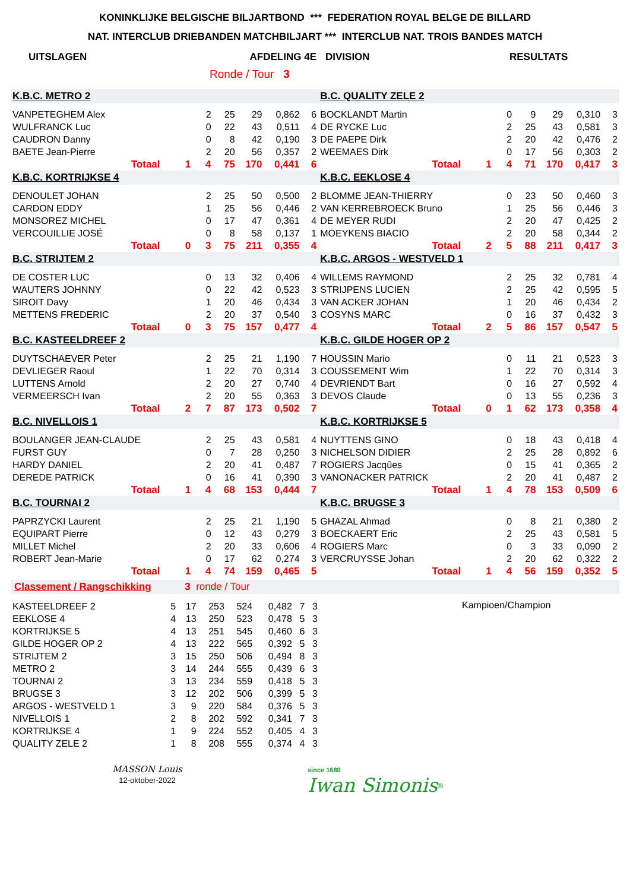KONINKLIJKE BELGISCHE BILJARTBOND *** FEDERATION ROYAL BELGE DE BILLARD
NAT. INTERCLUB DRIEBANDEN MATCHBILJART *** INTERCLUB NAT. TROIS BANDES MATCH
UITSLAGEN AFDELING 4E DIVISION RESULTATS
Ronde / Tour 3
| K.B.C. METRO 2 | | | | | | | B.C. QUALITY ZELE 2 | | | | | | |
| VANPETEGHEM Alex | | 2 | 25 | 29 | 0,862 | 6 | BOCKLANDT Martin | | 0 | 9 | 29 | 0,310 | 3 |
| WULFRANCK Luc | | 0 | 22 | 43 | 0,511 | 4 | DE RYCKE Luc | | 2 | 25 | 43 | 0,581 | 3 |
| CAUDRON Danny | | 0 | 8 | 42 | 0,190 | 3 | DE PAEPE Dirk | | 2 | 20 | 42 | 0,476 | 2 |
| BAETE Jean-Pierre | | 2 | 20 | 56 | 0,357 | 2 | WEEMAES Dirk | | 0 | 17 | 56 | 0,303 | 2 |
| Totaal | 1 | 4 | 75 | 170 | 0,441 | 6 | Totaal | 1 | 4 | 71 | 170 | 0,417 | 3 |
| K.B.C. KORTRIJKSE 4 | | | | | | | K.B.C. EEKLOSE 4 | | | | | | |
| DENOULET JOHAN | | 2 | 25 | 50 | 0,500 | 2 | BLOMME JEAN-THIERRY | | 0 | 23 | 50 | 0,460 | 3 |
| CARDON EDDY | | 1 | 25 | 56 | 0,446 | 2 | VAN KERREBROECK Bruno | | 1 | 25 | 56 | 0,446 | 3 |
| MONSOREZ MICHEL | | 0 | 17 | 47 | 0,361 | 4 | DE MEYER RUDI | | 2 | 20 | 47 | 0,425 | 2 |
| VERCOUILLIE JOSÉ | | 0 | 8 | 58 | 0,137 | 1 | MOEYKENS BIACIO | | 2 | 20 | 58 | 0,344 | 2 |
| Totaal | 0 | 3 | 75 | 211 | 0,355 | 4 | Totaal | 2 | 5 | 88 | 211 | 0,417 | 3 |
| B.C. STRIJTEM 2 | | | | | | | K.B.C. ARGOS - WESTVELD 1 | | | | | | |
| DE COSTER LUC | | 0 | 13 | 32 | 0,406 | 4 | WILLEMS RAYMOND | | 2 | 25 | 32 | 0,781 | 4 |
| WAUTERS JOHNNY | | 0 | 22 | 42 | 0,523 | 3 | STRIJPENS LUCIEN | | 2 | 25 | 42 | 0,595 | 5 |
| SIROIT Davy | | 1 | 20 | 46 | 0,434 | 3 | VAN ACKER JOHAN | | 1 | 20 | 46 | 0,434 | 2 |
| METTENS FREDERIC | | 2 | 20 | 37 | 0,540 | 3 | COSYNS MARC | | 0 | 16 | 37 | 0,432 | 3 |
| Totaal | 0 | 3 | 75 | 157 | 0,477 | 4 | Totaal | 2 | 5 | 86 | 157 | 0,547 | 5 |
| B.C. KASTEELDREEF 2 | | | | | | | K.B.C. GILDE HOGER OP 2 | | | | | | |
| DUYTSCHAEVER Peter | | 2 | 25 | 21 | 1,190 | 7 | HOUSSIN Mario | | 0 | 11 | 21 | 0,523 | 3 |
| DEVLIEGER Raoul | | 1 | 22 | 70 | 0,314 | 3 | COUSSEMENT Wim | | 1 | 22 | 70 | 0,314 | 3 |
| LUTTENS Arnold | | 2 | 20 | 27 | 0,740 | 4 | DEVRIENDT Bart | | 0 | 16 | 27 | 0,592 | 4 |
| VERMEERSCH Ivan | | 2 | 20 | 55 | 0,363 | 3 | DEVOS Claude | | 0 | 13 | 55 | 0,236 | 3 |
| Totaal | 2 | 7 | 87 | 173 | 0,502 | 7 | Totaal | 0 | 1 | 62 | 173 | 0,358 | 4 |
| B.C. NIVELLOIS 1 | | | | | | | K.B.C. KORTRIJKSE 5 | | | | | | |
| BOULANGER JEAN-CLAUDE | | 2 | 25 | 43 | 0,581 | 4 | NUYTTENS GINO | | 0 | 18 | 43 | 0,418 | 4 |
| FURST GUY | | 0 | 7 | 28 | 0,250 | 3 | NICHELSON DIDIER | | 2 | 25 | 28 | 0,892 | 6 |
| HARDY DANIEL | | 2 | 20 | 41 | 0,487 | 7 | ROGIERS Jacqûes | | 0 | 15 | 41 | 0,365 | 2 |
| DEREDE PATRICK | | 0 | 16 | 41 | 0,390 | 3 | VANONACKER PATRICK | | 2 | 20 | 41 | 0,487 | 2 |
| Totaal | 1 | 4 | 68 | 153 | 0,444 | 7 | Totaal | 1 | 4 | 78 | 153 | 0,509 | 6 |
| B.C. TOURNAI 2 | | | | | | | K.B.C. BRUGSE 3 | | | | | | |
| PAPRZYCKI Laurent | | 2 | 25 | 21 | 1,190 | 5 | GHAZAL Ahmad | | 0 | 8 | 21 | 0,380 | 2 |
| EQUIPART Pierre | | 0 | 12 | 43 | 0,279 | 3 | BOECKAERT Eric | | 2 | 25 | 43 | 0,581 | 5 |
| MILLET Michel | | 2 | 20 | 33 | 0,606 | 4 | ROGIERS Marc | | 0 | 3 | 33 | 0,090 | 2 |
| ROBERT Jean-Marie | | 0 | 17 | 62 | 0,274 | 3 | VERCRUYSSE Johan | | 2 | 20 | 62 | 0,322 | 2 |
| Totaal | 1 | 4 | 74 | 159 | 0,465 | 5 | Totaal | 1 | 4 | 56 | 159 | 0,352 | 5 |
Classement / Rangschikking 3 ronde / Tour
| KASTEELDREEF 2 | 5 | 17 | 253 | 524 | 0,482 | 7 | 3 |
| EEKLOSE 4 | 4 | 13 | 250 | 523 | 0,478 | 5 | 3 |
| KORTRIJKSE 5 | 4 | 13 | 251 | 545 | 0,460 | 6 | 3 |
| GILDE HOGER OP 2 | 4 | 13 | 222 | 565 | 0,392 | 5 | 3 |
| STRIJTEM 2 | 3 | 15 | 250 | 506 | 0,494 | 8 | 3 |
| METRO 2 | 3 | 14 | 244 | 555 | 0,439 | 6 | 3 |
| TOURNAI 2 | 3 | 13 | 234 | 559 | 0,418 | 5 | 3 |
| BRUGSE 3 | 3 | 12 | 202 | 506 | 0,399 | 5 | 3 |
| ARGOS - WESTVELD 1 | 3 | 9 | 220 | 584 | 0,376 | 5 | 3 |
| NIVELLOIS 1 | 2 | 8 | 202 | 592 | 0,341 | 7 | 3 |
| KORTRIJKSE 4 | 1 | 9 | 224 | 552 | 0,405 | 4 | 3 |
| QUALITY ZELE 2 | 1 | 8 | 208 | 555 | 0,374 | 4 | 3 |
Kampioen/Champion
MASSON Louis
12-oktober-2022
since 1680
Iwan Simonis<sup>®</sup>